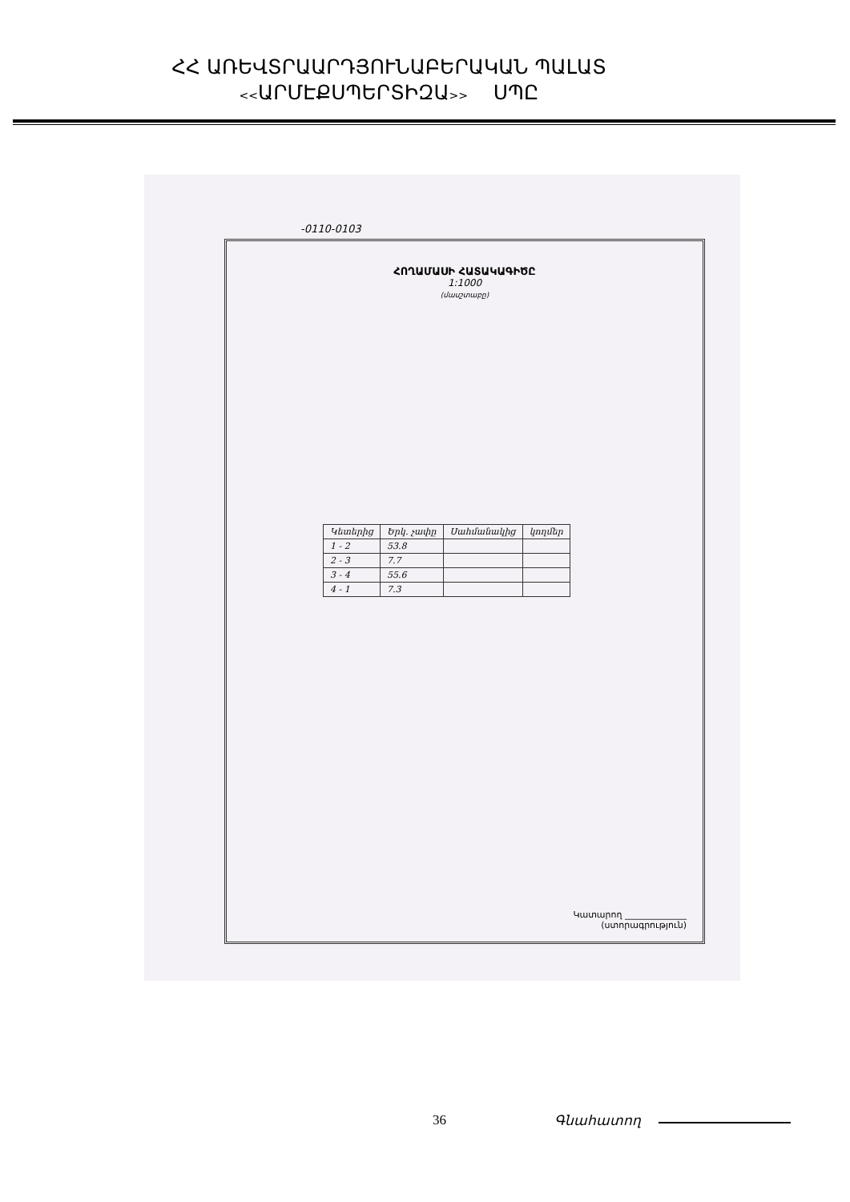ՀՀ ԱՌԵՎՏՐԱԱՐԴՅՈՒՆԱԲԵՐԱԿԱՆ ՊԱԼԱՏ
<<ԱՐՄԷՔՍՊԵՐՏԻԶԱ>> ՍՊԸ
-0110-0103
ՀՈՂԱՄԱՍԻ ՀԱՏԱԿԱԳԻԾԸ
1:1000
(մասշտաբը)
| Կետերից | Երկ. չափը | Սահմանակից | կողմեր |
| 1 - 2 | 53.8 | | |
| 2 - 3 | 7.7 | | |
| 3 - 4 | 55.6 | | |
| 4 - 1 | 7.3 | | |
Կատարող ______________
(ստորագրություն)
36 Գնահատող